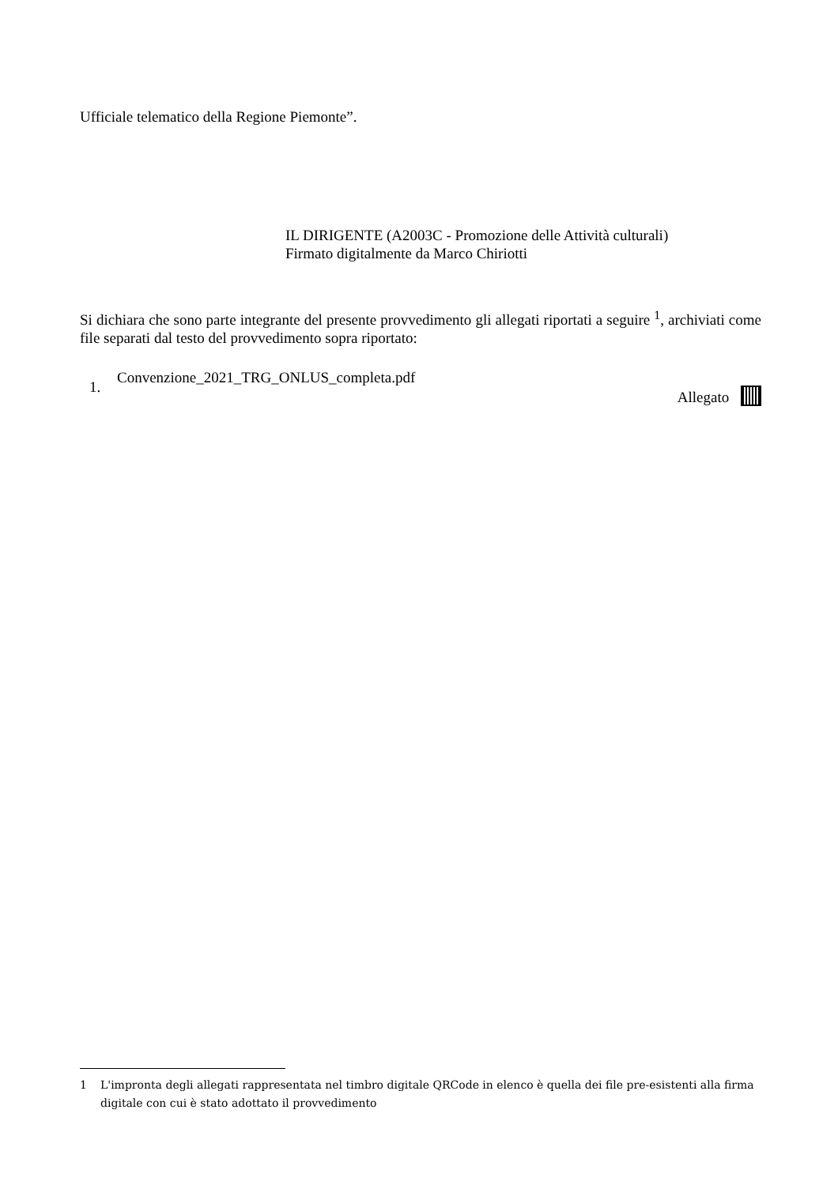Ufficiale telematico della Regione Piemonte”.
IL DIRIGENTE (A2003C - Promozione delle Attività culturali)
Firmato digitalmente da Marco Chiriotti
Si dichiara che sono parte integrante del presente provvedimento gli allegati riportati a seguire <sup>1</sup>, archiviati come file separati dal testo del provvedimento sopra riportato:
1. Convenzione_2021_TRG_ONLUS_completa.pdf
Allegato
1 L'impronta degli allegati rappresentata nel timbro digitale QRCode in elenco è quella dei file pre-esistenti alla firma digitale con cui è stato adottato il provvedimento